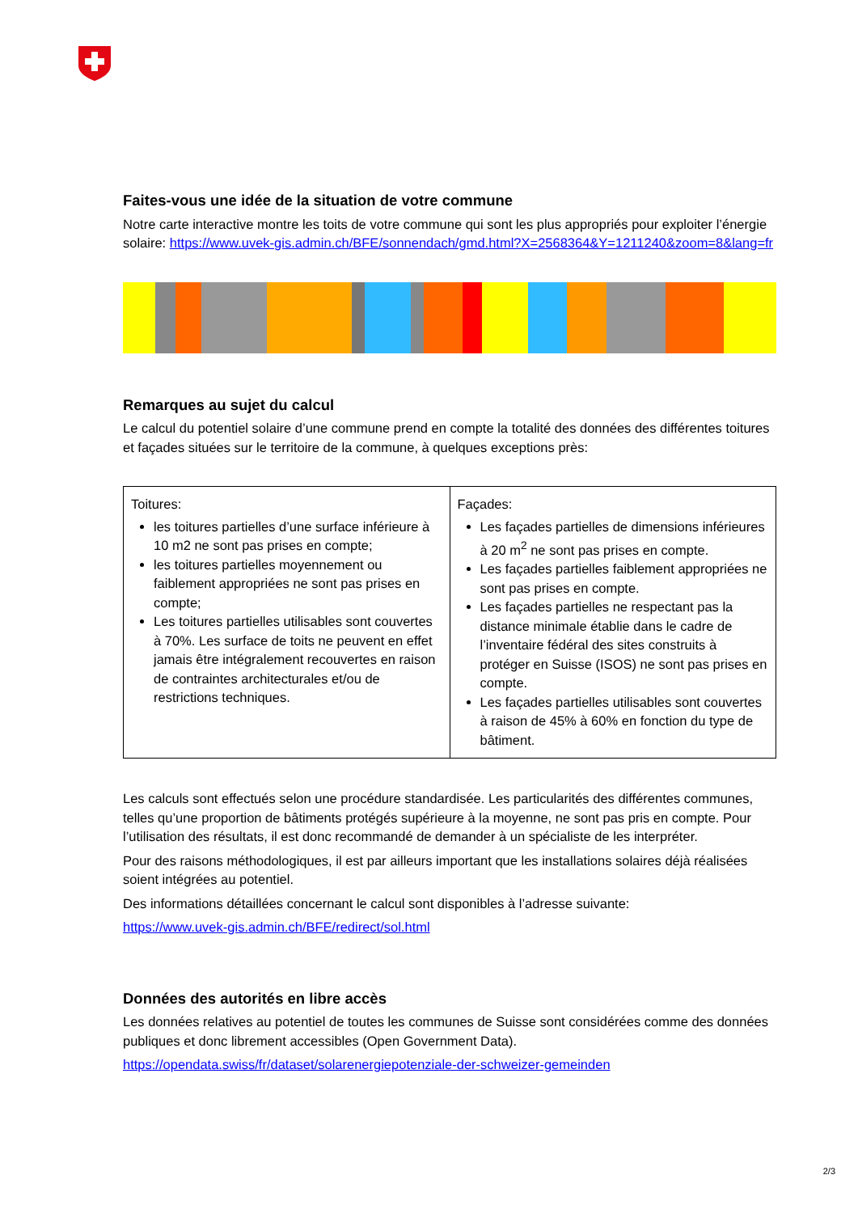Faites-vous une idée de la situation de votre commune
Notre carte interactive montre les toits de votre commune qui sont les plus appropriés pour exploiter l’énergie solaire: https://www.uvek-gis.admin.ch/BFE/sonnendach/gmd.html?X=2568364&Y=1211240&zoom=8&lang=fr
Remarques au sujet du calcul
Le calcul du potentiel solaire d’une commune prend en compte la totalité des données des différentes toitures et façades situées sur le territoire de la commune, à quelques exceptions près:
| Toitures: les toitures partielles d’une surface inférieure à 10 m2 ne sont pas prises en compte; les toitures partielles moyennement ou faiblement appropriées ne sont pas prises en compte; Les toitures partielles utilisables sont couvertes à 70%. Les surface de toits ne peuvent en effet jamais être intégralement recouvertes en raison de contraintes architecturales et/ou de restrictions techniques. | Façades: Les façades partielles de dimensions inférieures à 20 m<sup>2</sup> ne sont pas prises en compte. Les façades partielles faiblement appropriées ne sont pas prises en compte. Les façades partielles ne respectant pas la distance minimale établie dans le cadre de l’inventaire fédéral des sites construits à protéger en Suisse (ISOS) ne sont pas prises en compte. Les façades partielles utilisables sont couvertes à raison de 45% à 60% en fonction du type de bâtiment. |
Les calculs sont effectués selon une procédure standardisée. Les particularités des différentes communes, telles qu’une proportion de bâtiments protégés supérieure à la moyenne, ne sont pas pris en compte. Pour l’utilisation des résultats, il est donc recommandé de demander à un spécialiste de les interpréter.
Pour des raisons méthodologiques, il est par ailleurs important que les installations solaires déjà réalisées soient intégrées au potentiel.
Des informations détaillées concernant le calcul sont disponibles à l’adresse suivante:
https://www.uvek-gis.admin.ch/BFE/redirect/sol.html
Données des autorités en libre accès
Les données relatives au potentiel de toutes les communes de Suisse sont considérées comme des données publiques et donc librement accessibles (Open Government Data).
https://opendata.swiss/fr/dataset/solarenergiepotenziale-der-schweizer-gemeinden
2/3